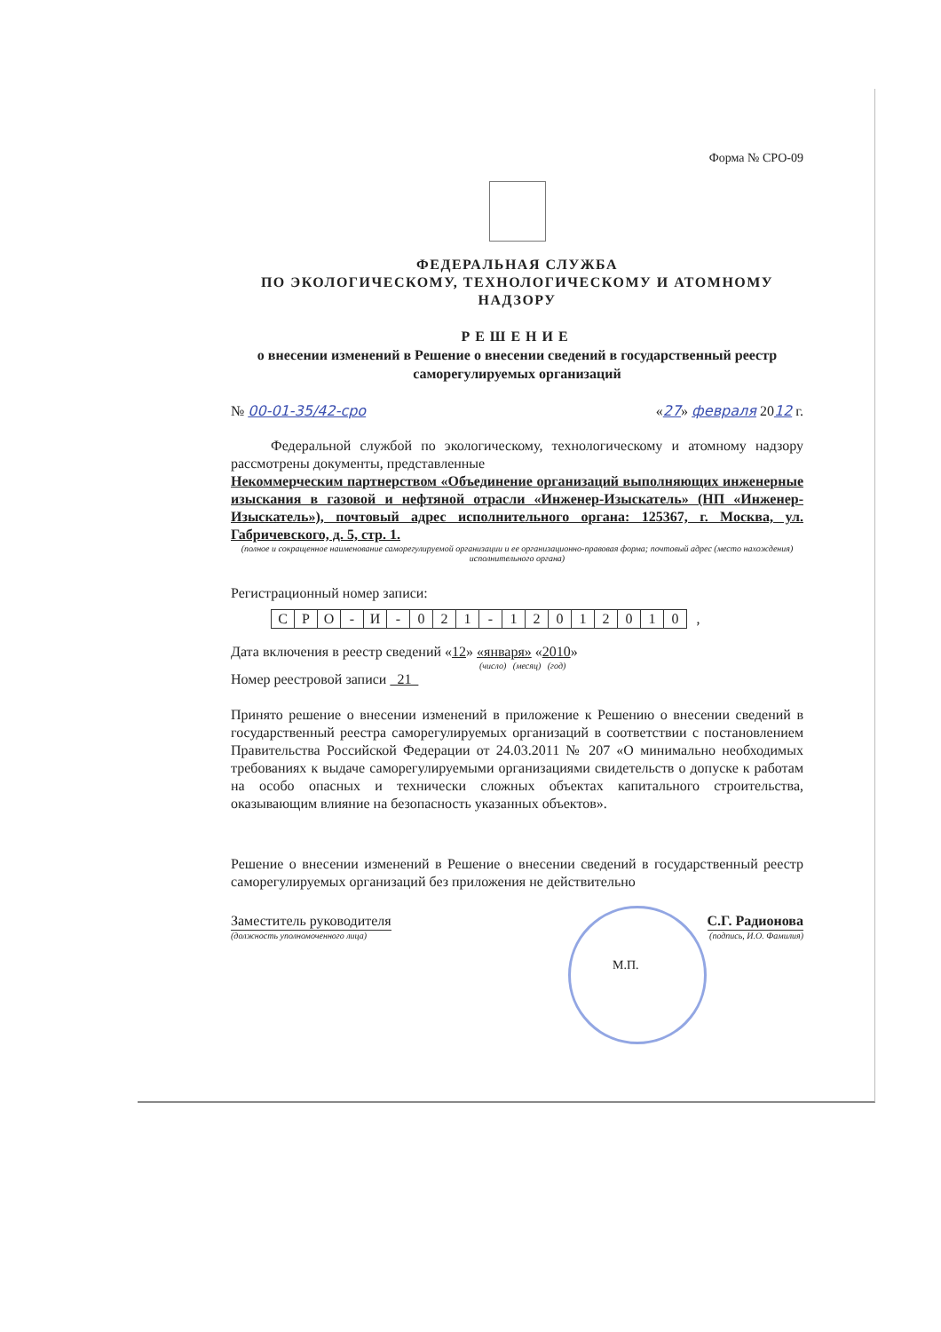Форма № СРО-09
ФЕДЕРАЛЬНАЯ СЛУЖБА
ПО ЭКОЛОГИЧЕСКОМУ, ТЕХНОЛОГИЧЕСКОМУ И АТОМНОМУ
НАДЗОРУ
РЕШЕНИЕ
о внесении изменений в Решение о внесении сведений в государственный реестр саморегулируемых организаций
№ 00-01-35/42-сро «27» февраля 2012 г.
Федеральной службой по экологическому, технологическому и атомному надзору рассмотрены документы, представленные
Некоммерческим партнерством «Объединение организаций выполняющих инженерные изыскания в газовой и нефтяной отрасли «Инженер-Изыскатель» (НП «Инженер-Изыскатель»), почтовый адрес исполнительного органа: 125367, г. Москва, ул. Габричевского, д. 5, стр. 1.
(полное и сокращенное наименование саморегулируемой организации и ее организационно-правовая форма; почтовый адрес (место нахождения) исполнительного органа)
Регистрационный номер записи:
| С | Р | О | - | И | - | 0 | 2 | 1 | - | 1 | 2 | 0 | 1 | 2 | 0 | 1 | 0 | , |
Дата включения в реестр сведений «12» «января» «2010»
(число) (месяц) (год)
Номер реестровой записи 21
Принято решение о внесении изменений в приложение к Решению о внесении сведений в государственный реестра саморегулируемых организаций в соответствии с постановлением Правительства Российской Федерации от 24.03.2011 № 207 «О минимально необходимых требованиях к выдаче саморегулируемыми организациями свидетельств о допуске к работам на особо опасных и технически сложных объектах капитального строительства, оказывающим влияние на безопасность указанных объектов».
Решение о внесении изменений в Решение о внесении сведений в государственный реестр саморегулируемых организаций без приложения не действительно
Заместитель руководителя С.Г. Радионова
(должность уполномоченного лица) (подпись, И.О. Фамилия)
М.П.